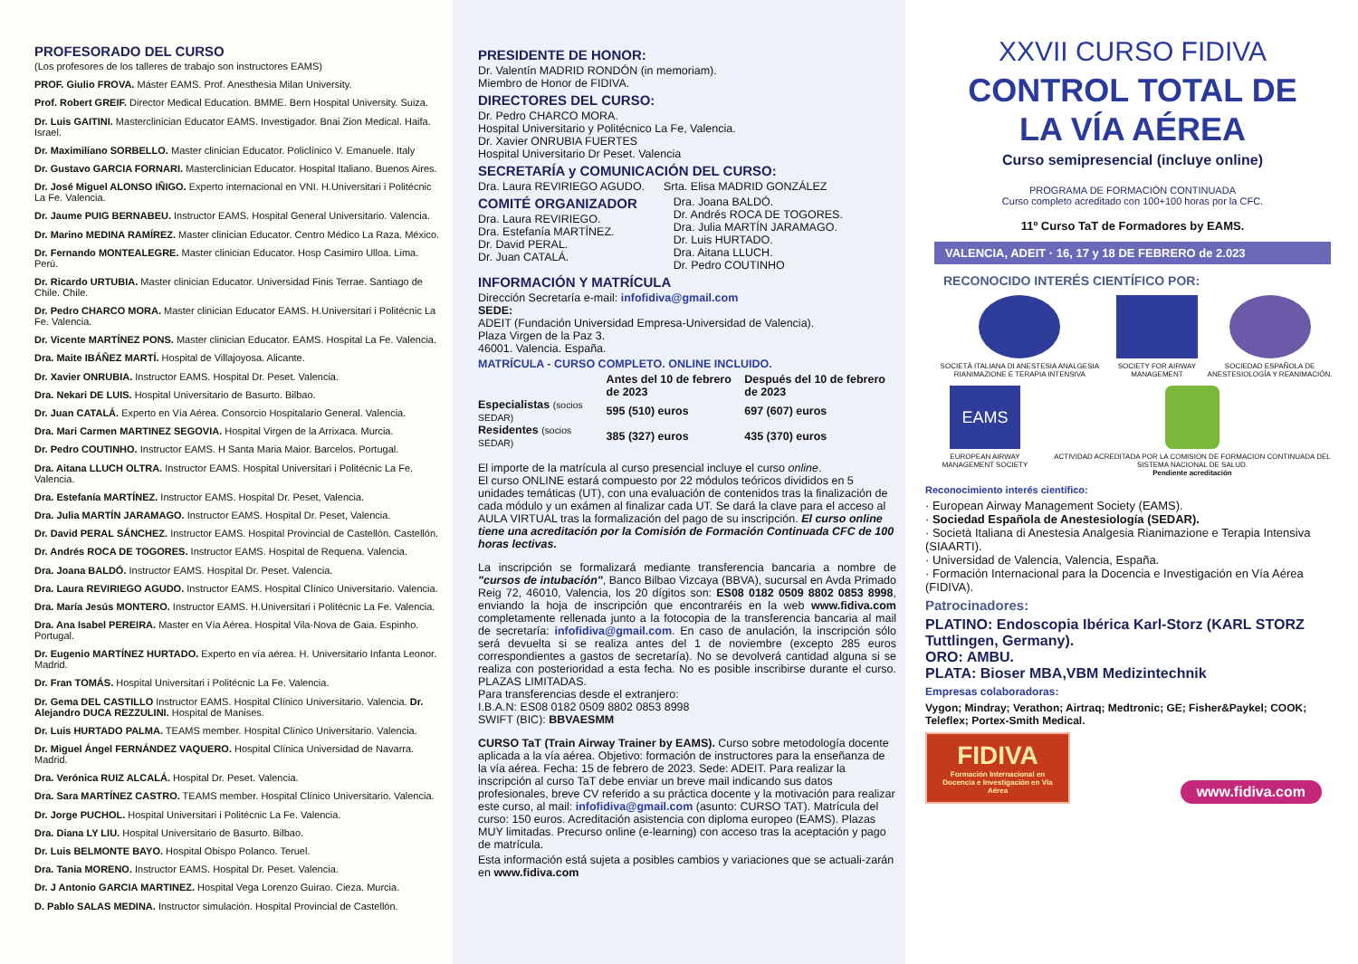PROFESORADO DEL CURSO
(Los profesores de los talleres de trabajo son instructores EAMS)
PROF. Giulio FROVA. Máster EAMS. Prof. Anesthesia Milan University.
Prof. Robert GREIF. Director Medical Education. BMME. Bern Hospital University. Suiza.
Dr. Luis GAITINI. Masterclinician Educator EAMS. Investigador. Bnai Zion Medical. Haifa. Israel.
Dr. Maximiliano SORBELLO. Master clinician Educator. Policlínico V. Emanuele. Italy
Dr. Gustavo GARCIA FORNARI. Masterclinician Educator. Hospital Italiano. Buenos Aires.
Dr. José Miguel ALONSO IÑIGO. Experto internacional en VNI. H.Universitari i Politécnic La Fe. Valencia.
Dr. Jaume PUIG BERNABEU. Instructor EAMS. Hospital General Universitario. Valencia.
Dr. Marino MEDINA RAMÍREZ. Master clinician Educator. Centro Médico La Raza. México.
Dr. Fernando MONTEALEGRE. Master clinician Educator. Hosp Casimiro Ulloa. Lima. Perú.
Dr. Ricardo URTUBIA. Master clinician Educator. Universidad Finis Terrae. Santiago de Chile. Chile.
Dr. Pedro CHARCO MORA. Master clinician Educator EAMS. H.Universitari i Politécnic La Fe. Valencia.
Dr. Vicente MARTÍNEZ PONS. Master clinician Educator. EAMS. Hospital La Fe. Valencia.
Dra. Maite IBÁÑEZ MARTÍ. Hospital de Villajoyosa. Alicante.
Dr. Xavier ONRUBIA. Instructor EAMS. Hospital Dr. Peset. Valencia.
Dra. Nekari DE LUIS. Hospital Universitario de Basurto. Bilbao.
Dr. Juan CATALÁ. Experto en Vía Aérea. Consorcio Hospitalario General. Valencia.
Dra. Mari Carmen MARTINEZ SEGOVIA. Hospital Virgen de la Arrixaca. Murcia.
Dr. Pedro COUTINHO. Instructor EAMS. H Santa Maria Maior. Barcelos. Portugal.
Dra. Aitana LLUCH OLTRA. Instructor EAMS. Hospital Universitari i Politécnic La Fe. Valencia.
Dra. Estefanía MARTÍNEZ. Instructor EAMS. Hospital Dr. Peset, Valencia.
Dra. Julia MARTÍN JARAMAGO. Instructor EAMS. Hospital Dr. Peset, Valencia.
Dr. David PERAL SÁNCHEZ. Instructor EAMS. Hospital Provincial de Castellón. Castellón.
Dr. Andrés ROCA DE TOGORES. Instructor EAMS. Hospital de Requena. Valencia.
Dra. Joana BALDÓ. Instructor EAMS. Hospital Dr. Peset. Valencia.
Dra. Laura REVIRIEGO AGUDO. Instructor EAMS. Hospital Clínico Universitario. Valencia.
Dra. María Jesús MONTERO. Instructor EAMS. H.Universitari i Politécnic La Fe. Valencia.
Dra. Ana Isabel PEREIRA. Master en Vía Aérea. Hospital Vila-Nova de Gaia. Espinho. Portugal.
Dr. Eugenio MARTÍNEZ HURTADO. Experto en vía aérea. H. Universitario Infanta Leonor. Madrid.
Dr. Fran TOMÁS. Hospital Universitari i Politécnic La Fe. Valencia.
Dr. Gema DEL CASTILLO Instructor EAMS. Hospital Clínico Universitario. Valencia. Dr. Alejandro DUCA REZZULINI. Hospital de Manises.
Dr. Luis HURTADO PALMA. TEAMS member. Hospital Clínico Universitario. Valencia.
Dr. Miguel Ángel FERNÁNDEZ VAQUERO. Hospital Clínica Universidad de Navarra. Madrid.
Dra. Verónica RUIZ ALCALÁ. Hospital Dr. Peset. Valencia.
Dra. Sara MARTÍNEZ CASTRO. TEAMS member. Hospital Clínico Universitario. Valencia.
Dr. Jorge PUCHOL. Hospital Universitari i Politécnic La Fe. Valencia.
Dra. Diana LY LIU. Hospital Universitario de Basurto. Bilbao.
Dr. Luis BELMONTE BAYO. Hospital Obispo Polanco. Teruel.
Dra. Tania MORENO. Instructor EAMS. Hospital Dr. Peset. Valencia.
Dr. J Antonio GARCIA MARTINEZ. Hospital Vega Lorenzo Guirao. Cieza. Murcia.
D. Pablo SALAS MEDINA. Instructor simulación. Hospital Provincial de Castellón.
PRESIDENTE DE HONOR:
Dr. Valentín MADRID RONDÓN (in memoriam).
Miembro de Honor de FIDIVA.
DIRECTORES DEL CURSO:
Dr. Pedro CHARCO MORA.
Hospital Universitario y Politécnico La Fe, Valencia.
Dr. Xavier ONRUBIA FUERTES
Hospital Universitario Dr Peset. Valencia
SECRETARÍA y COMUNICACIÓN DEL CURSO:
Dra. Laura REVIRIEGO AGUDO. Srta. Elisa MADRID GONZÁLEZ
COMITÉ ORGANIZADOR
Dra. Laura REVIRIEGO.
Dra. Estefanía MARTÍNEZ.
Dr. David PERAL.
Dr. Juan CATALÁ.
Dra. Joana BALDÓ.
Dr. Andrés ROCA DE TOGORES.
Dra. Julia MARTÍN JARAMAGO.
Dr. Luis HURTADO.
Dra. Aitana LLUCH.
Dr. Pedro COUTINHO
INFORMACIÓN Y MATRÍCULA
Dirección Secretaría e-mail: infofidiva@gmail.com
SEDE:
ADEIT (Fundación Universidad Empresa-Universidad de Valencia).
Plaza Virgen de la Paz 3.
46001. Valencia. España.
MATRÍCULA - CURSO COMPLETO. ONLINE INCLUIDO.
| | Antes del 10 de febrero de 2023 | Después del 10 de febrero de 2023 |
| --- | --- | --- |
| Especialistas (socios SEDAR) | 595 (510) euros | 697 (607) euros |
| Residentes (socios SEDAR) | 385 (327) euros | 435 (370) euros |
El importe de la matrícula al curso presencial incluye el curso online.
El curso ONLINE estará compuesto por 22 módulos teóricos divididos en 5 unidades temáticas (UT), con una evaluación de contenidos tras la finalización de cada módulo y un exámen al finalizar cada UT. Se dará la clave para el acceso al AULA VIRTUAL tras la formalización del pago de su inscripción. El curso online tiene una acreditación por la Comisión de Formación Continuada CFC de 100 horas lectivas.
La inscripción se formalizará mediante transferencia bancaria a nombre de "cursos de intubación", Banco Bilbao Vizcaya (BBVA), sucursal en Avda Primado Reig 72, 46010, Valencia, los 20 dígitos son: ES08 0182 0509 8802 0853 8998, enviando la hoja de inscripción que encontraréis en la web www.fidiva.com completamente rellenada junto a la fotocopia de la transferencia bancaria al mail de secretaría: infofidiva@gmail.com. En caso de anulación, la inscripción sólo será devuelta si se realiza antes del 1 de noviembre (excepto 285 euros correspondientes a gastos de secretaría). No se devolverá cantidad alguna si se realiza con posterioridad a esta fecha. No es posible inscribirse durante el curso. PLAZAS LIMITADAS.
Para transferencias desde el extranjero:
I.B.A.N: ES08 0182 0509 8802 0853 8998
SWIFT (BIC): BBVAESMM
CURSO TaT (Train Airway Trainer by EAMS). Curso sobre metodología docente aplicada a la vía aérea. Objetivo: formación de instructores para la enseñanza de la vía aérea. Fecha: 15 de febrero de 2023. Sede: ADEIT. Para realizar la inscripción al curso TaT debe enviar un breve mail indicando sus datos profesionales, breve CV referido a su práctica docente y la motivación para realizar este curso, al mail: infofidiva@gmail.com (asunto: CURSO TAT). Matrícula del curso: 150 euros. Acreditación asistencia con diploma europeo (EAMS). Plazas MUY limitadas. Precurso online (e-learning) con acceso tras la aceptación y pago de matrícula.
Esta información está sujeta a posibles cambios y variaciones que se actuali-zarán en www.fidiva.com
XXVII CURSO FIDIVA
CONTROL TOTAL DE
LA VÍA AÉREA
Curso semipresencial (incluye online)
PROGRAMA DE FORMACIÓN CONTINUADA
Curso completo acreditado con 100+100 horas por la CFC.
11º Curso TaT de Formadores by EAMS.
VALENCIA, ADEIT · 16, 17 y 18 DE FEBRERO de 2.023
RECONOCIDO INTERÉS CIENTÍFICO POR:
SOCIETÀ ITALIANA DI ANESTESIA ANALGESIA RIANIMAZIONE E TERAPIA INTENSIVA
SOCIETY FOR AIRWAY MANAGEMENT SOCIEDAD ESPAÑOLA DE ANESTESIOLOGÍA Y REANIMACIÓN.
EAMS
EUROPEAN AIRWAY MANAGEMENT SOCIETY
ACTIVIDAD ACREDITADA POR LA COMISION DE FORMACION CONTINUADA DEL SISTEMA NACIONAL DE SALUD.
Pendiente acreditación
Reconocimiento interés científico:
· European Airway Management Society (EAMS).
· Sociedad Española de Anestesiología (SEDAR).
· Società Italiana di Anestesia Analgesia Rianimazione e Terapia Intensiva (SIAARTI).
· Universidad de Valencia, Valencia, España.
· Formación Internacional para la Docencia e Investigación en Vía Aérea (FIDIVA).
Patrocinadores:
PLATINO: Endoscopia Ibérica Karl-Storz (KARL STORZ Tuttlingen, Germany).
ORO: AMBU.
PLATA: Bioser MBA,VBM Medizintechnik
Empresas colaboradoras:
Vygon; Mindray; Verathon; Airtraq; Medtronic; GE; Fisher&Paykel; COOK; Teleflex; Portex-Smith Medical.
FIDIVA
Formación Internacional en Docencia e Investigación en Vía Aérea
www.fidiva.com